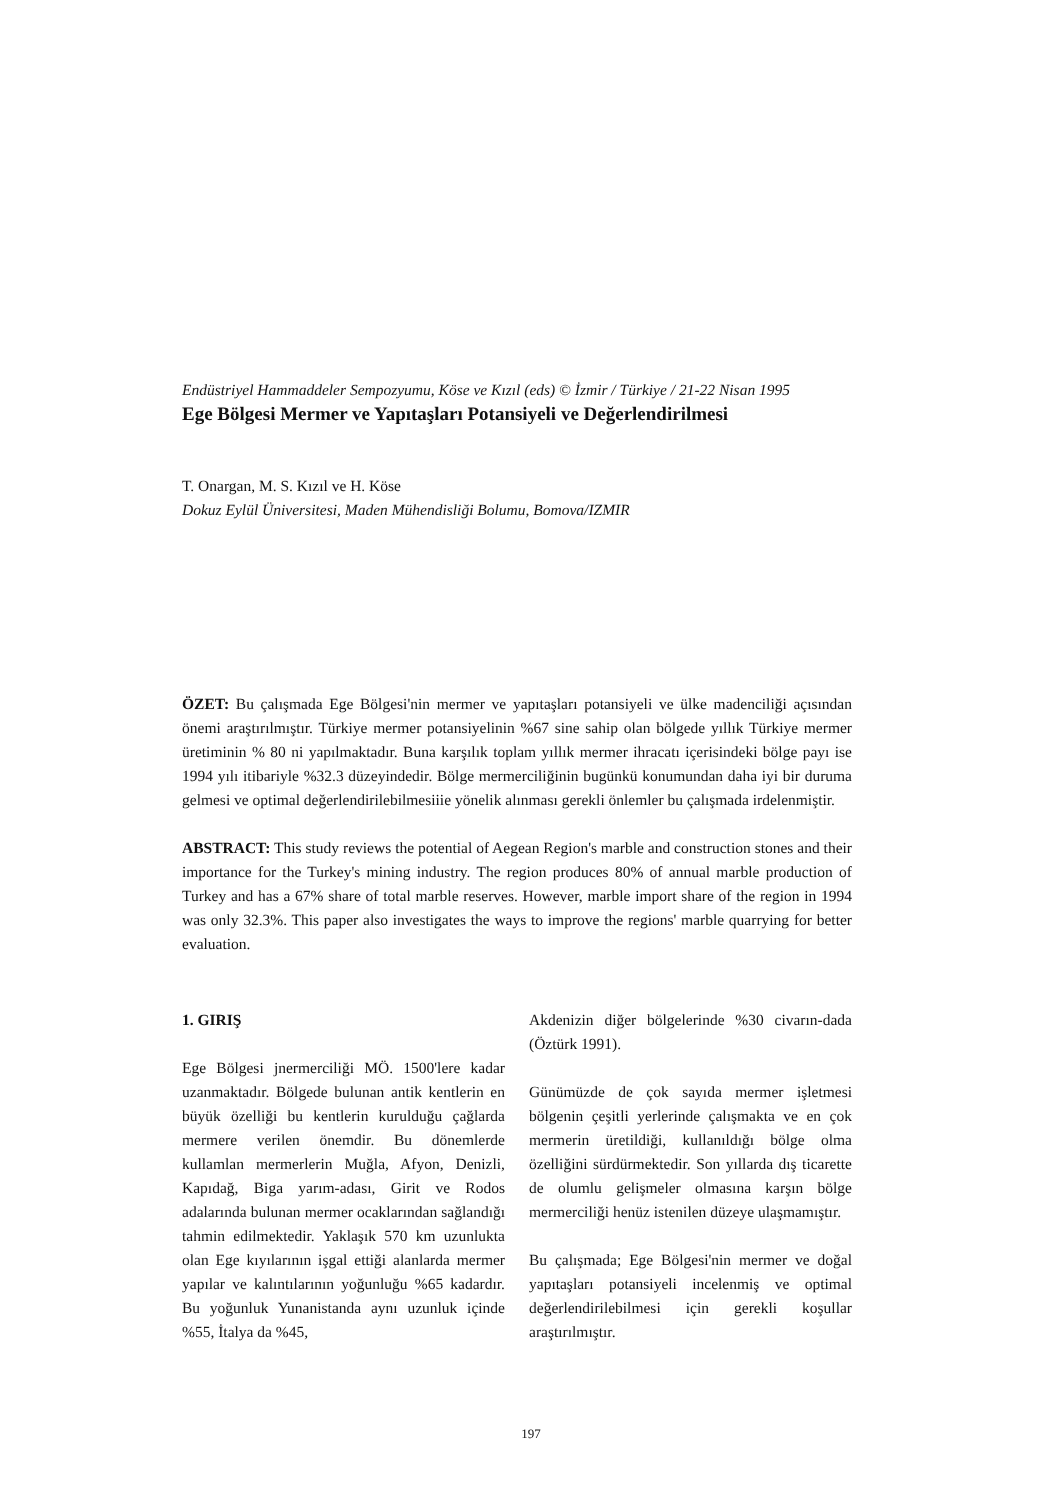Endüstriyel Hammaddeler Sempozyumu, Köse ve Kızıl (eds) © İzmir / Türkiye / 21-22 Nisan 1995
Ege Bölgesi Mermer ve Yapıtaşları Potansiyeli ve Değerlendirilmesi
T. Onargan, M. S. Kızıl ve H. Köse
Dokuz Eylül Üniversitesi, Maden Mühendisliği Bolumu, Bomova/IZMIR
ÖZET: Bu çalışmada Ege Bölgesi'nin mermer ve yapıtaşları potansiyeli ve ülke madenciliği açısından önemi araştırılmıştır. Türkiye mermer potansiyelinin %67 sine sahip olan bölgede yıllık Türkiye mermer üretiminin % 80 ni yapılmaktadır. Buna karşılık toplam yıllık mermer ihracatı içerisindeki bölge payı ise 1994 yılı itibariyle %32.3 düzeyindedir. Bölge mermerciliğinin bugünkü konumundan daha iyi bir duruma gelmesi ve optimal değerlendirilebilmesiiie yönelik alınması gerekli önlemler bu çalışmada irdelenmiştir.
ABSTRACT: This study reviews the potential of Aegean Region's marble and construction stones and their importance for the Turkey's mining industry. The region produces 80% of annual marble production of Turkey and has a 67% share of total marble reserves. However, marble import share of the region in 1994 was only 32.3%. This paper also investigates the ways to improve the regions' marble quarrying for better evaluation.
1. GIRIŞ
Ege Bölgesi jnermerciliği MÖ. 1500'lere kadar uzanmaktadır. Bölgede bulunan antik kentlerin en büyük özelliği bu kentlerin kurulduğu çağlarda mermere verilen önemdir. Bu dönemlerde kullamlan mermerlerin Muğla, Afyon, Denizli, Kapıdağ, Biga yarım-adası, Girit ve Rodos adalarında bulunan mermer ocaklarından sağlandığı tahmin edilmektedir. Yaklaşık 570 km uzunlukta olan Ege kıyılarının işgal ettiği alanlarda mermer yapılar ve kalıntılarının yoğunluğu %65 kadardır. Bu yoğunluk Yunanistanda aynı uzunluk içinde %55, İtalya da %45,
Akdenizin diğer bölgelerinde %30 civarın-dada (Öztürk 1991).
Günümüzde de çok sayıda mermer işletmesi bölgenin çeşitli yerlerinde çalışmakta ve en çok mermerin üretildiği, kullanıldığı bölge olma özelliğini sürdürmektedir. Son yıllarda dış ticarette de olumlu gelişmeler olmasına karşın bölge mermerciliği henüz istenilen düzeye ulaşmamıştır.
Bu çalışmada; Ege Bölgesi'nin mermer ve doğal yapıtaşları potansiyeli incelenmiş ve optimal değerlendirilebilmesi için gerekli koşullar araştırılmıştır.
197